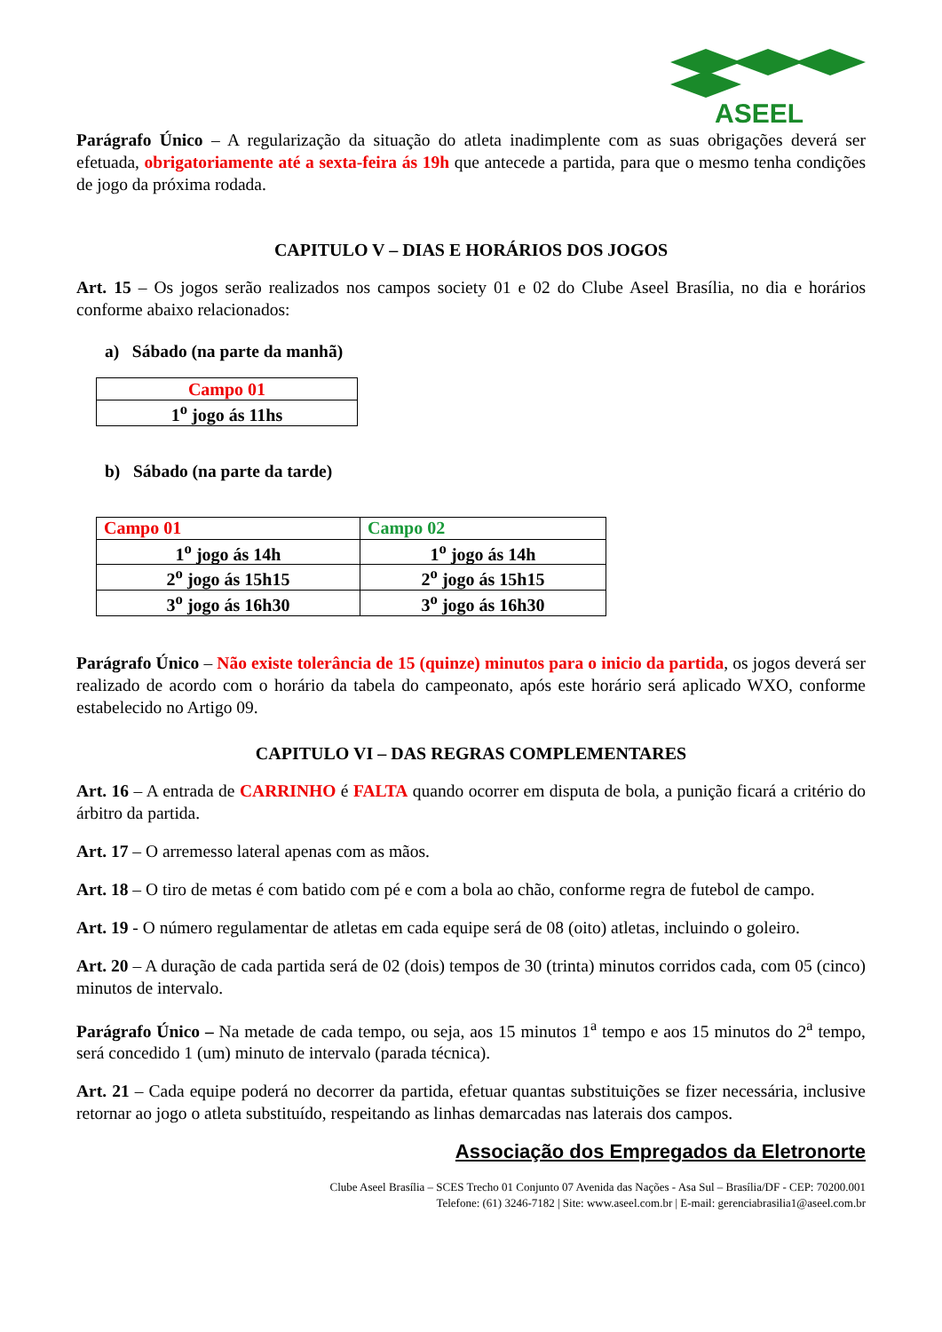ASEEL
Parágrafo Único – A regularização da situação do atleta inadimplente com as suas obrigações deverá ser efetuada, obrigatoriamente até a sexta-feira ás 19h que antecede a partida, para que o mesmo tenha condições de jogo da próxima rodada.
CAPITULO V – DIAS E HORÁRIOS DOS JOGOS
Art. 15 – Os jogos serão realizados nos campos society 01 e 02 do Clube Aseel Brasília, no dia e horários conforme abaixo relacionados:
a) Sábado (na parte da manhã)
| Campo 01 |
| 1<sup>o</sup> jogo ás 11hs |
b) Sábado (na parte da tarde)
| Campo 01 | Campo 02 |
| 1<sup>o</sup> jogo ás 14h | 1<sup>o</sup> jogo ás 14h |
| 2<sup>o</sup> jogo ás 15h15 | 2<sup>o</sup> jogo ás 15h15 |
| 3<sup>o</sup> jogo ás 16h30 | 3<sup>o</sup> jogo ás 16h30 |
Parágrafo Único – Não existe tolerância de 15 (quinze) minutos para o inicio da partida, os jogos deverá ser realizado de acordo com o horário da tabela do campeonato, após este horário será aplicado WXO, conforme estabelecido no Artigo 09.
CAPITULO VI – DAS REGRAS COMPLEMENTARES
Art. 16 – A entrada de CARRINHO é FALTA quando ocorrer em disputa de bola, a punição ficará a critério do árbitro da partida.
Art. 17 – O arremesso lateral apenas com as mãos.
Art. 18 – O tiro de metas é com batido com pé e com a bola ao chão, conforme regra de futebol de campo.
Art. 19 - O número regulamentar de atletas em cada equipe será de 08 (oito) atletas, incluindo o goleiro.
Art. 20 – A duração de cada partida será de 02 (dois) tempos de 30 (trinta) minutos corridos cada, com 05 (cinco) minutos de intervalo.
Parágrafo Único – Na metade de cada tempo, ou seja, aos 15 minutos 1<sup>a</sup> tempo e aos 15 minutos do 2<sup>a</sup> tempo, será concedido 1 (um) minuto de intervalo (parada técnica).
Art. 21 – Cada equipe poderá no decorrer da partida, efetuar quantas substituições se fizer necessária, inclusive retornar ao jogo o atleta substituído, respeitando as linhas demarcadas nas laterais dos campos.
Associação dos Empregados da Eletronorte
Clube Aseel Brasília – SCES Trecho 01 Conjunto 07 Avenida das Nações - Asa Sul – Brasília/DF - CEP: 70200.001
Telefone: (61) 3246-7182 | Site: www.aseel.com.br | E-mail: gerenciabrasilia1@aseel.com.br